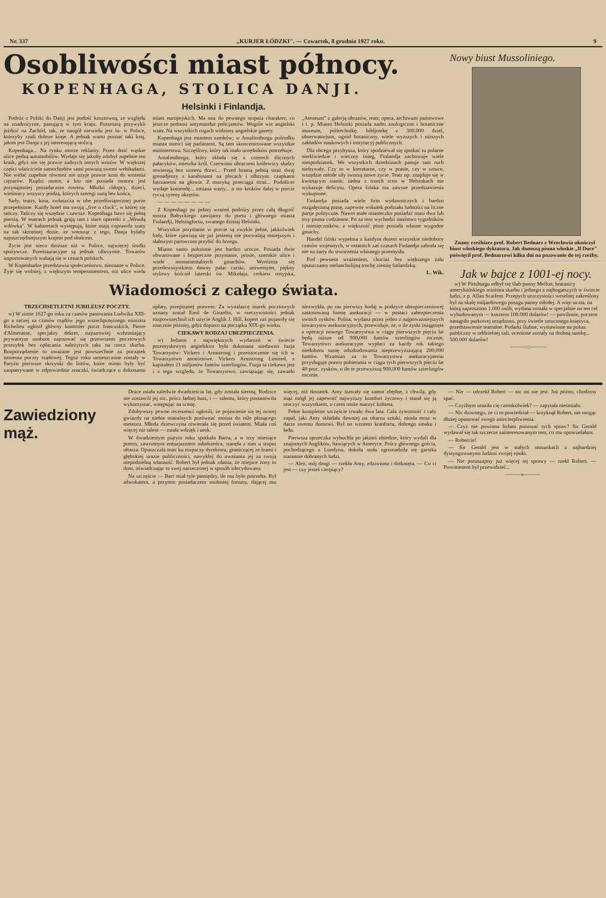Nr. 337 „KURJER ŁÓDZKI". — Czwartek, 8 grudnia 1927 roku. 9
Osobliwości miast północy.
KOPENHAGA, STOLICA DANJI.
Helsinki i Finlandja.
Podróż z Polski do Danji jest podość kosztowną, ze względu na znadrożyzne, panującą w tym kraju. Porzesztą przywykli jeździć na Zachód, tak, że naogół niewielu jest lu- w Polsce, którzyby znali dobrze kraje. A jednak warto poznać taki kraj, jakim jest Danja z jej interesującą stolicą.
Kopenhaga... Na rynku morze reklamy. Przez dość wąskie ulice pędzą automobilów. Wydaje się jakoby zdobył zupełnie ten kraik, gdyż nie się prawie żadnych innych wozów. W większej części właściciele samochodów sami powożą swemi wehikułami. Nie widać zupełnie również nie użyje prawie koni do wożenia ciężarów. Rządzi motor, a kto nie posiada motoru jest przynajmniej posiadaczem roweru. Młodzi chłopcy, dzieci, wieśniacy wszyscy jeżdżą, których szeregi suną bez końca.
Sady, teatry, kina, zwłaszcza w obe przedświątecznej porze przepełnione. Każdy hotel ma swoją „five o clock", w której się tańczy. Tańczy się wszędzie i zawsze. Kopenhaga bawi się pełną piersią. W teatrach jednak grają tam i stare operetki z „Wesołą wdówką". W kabaretach występują, które mają coprawda szaty na tak skromnej dozie, że wnosząc z tego, Danja byłaby najoszczędniejszym krajem pod słońcem.
Życie jest nieco droższe niż w Polsce, najwięcej środki spożywcze. Porestauracyjne są jednak olbrzymie. Towarów importowanych wahają się w cenach polskich.
W Kopenhadze przedstawia społeczeństwo, nieznane w Polsce. Żyje się wolniej, z większym temperamentem, niż ulice wielu miast europejskich. Ma ona do pewnego stopnia charakter, co jeszcze podnosi antymundur policjantów. Wogóle wie angielski wiatr. Na wszystkich rogach widzimy angielskie gazety.
Kopenhaga jest miastem zamków; w Amalienborgu pośrodku miasta mieści się parlament. Są tam skoncentrowane wszystkie ministerstwa. Szczęśliwy, który tak mało urzędników potrzebuje.
Amalienborgu, który składa się z czterech ślicznych pałacyków, mieszka król. Czerwono ubraczeni królewscy słudzy otwierają bez szmeru drzwi... Przed bramą pełnią straż dwaj grenadjerzy z karabinami na plecach i olbrzym. czapkami futrzanemi na głowie. Z muzyką przeciąga straż... Podoficer wydaje komendę... zmiana warty... o sto kroków dalej w porcie ryczą syreny okrętów.
— — — — — — — —
Z Kopenhagi po pełnej wrażeń podróży przez całą długość morza Bałtyckiego zawijamy do portu i głównego miasta Finlandji, Helsingforsu, zwanego dzisiaj Helsinki.
Wszystkie przystanie w porcie są zwykle pełne, jakkolwiek lody, które zjawiają się już jesienią nie pozwalają mniejszym i słabszym parowcom przybić do brzegu.
Miasto samo położone jest bardzo urocze. Posiada dwie obwarowane i bezpieczne przystanie, proste, szerokie ulice i wiele monumentalnych gmachów. Wyróżnia się przedewszystkiem dawny pałac carski, uniwersytet, piękny stylowy kościół luterski św. Mikołaja, cerkiew rosyjska, „Ateneum" z galerją obrazów, teatr, opera, archiwum państwowe i t. p. Miasto Helsinki posiada nadto zoologiczne i botaniczne muzeum, politechnikę, bibljotekę z 300.000 dziel, obserwatorjum, ogród botaniczny, wiele wyższych i niższych zakładów naukowych i instytucyj publicznych.
Dla obcego przybysza, który spodziewał się spotkać tu polarne niedźwiedzie i wieczny śnieg, Finlandja zachowuje wiele niespodzianek. We wszystkich dziedzinach panuje tam ruch niebywały. Czy to w literaturze, czy w prasie, czy w sztuce, wszędzie młode siły tworzą nowe życie. Teatr np. znajduje się w kwitnącym stanie; żadna z trzech scen w Helsinkach nie wykazuje deficytu. Opera fińska ma zawsze przedstawienia wykupione.
Finlandja posiada wiele firm wydawniczych i bardzo rozgałęzioną prasę, zapewne wskutek podziału ludności na liczne partje polityczne. Nawet małe miasteczko posiadać musi dwa lub trzy pisma codzienne. Po za tem wychodzi mnóstwo tygodników i miesięczników, a większość pism posiada własne wygodne gmachy.
Handel fiński wypełnia z każdym dniem wszystkie niedobory czasów wojennych, w ostatnich zaś czasach Finlandja zabrała się nie na żarty do stworzenia własnego przemysłu.
Pod pewnem wrażeniem, chociaż bez większego żalu opuszczamy melancholijną trochę ziemię finlandzką.
L. Wik.
Wiadomości z całego świata.
TRZECHSETLETNI JUBILEUSZ POCZTY.
w) W zimie 1627-go roku za czasów panowania Ludwika XIII-go a raczej za czasów rządów jego wszechpotężnego ministra Richelieu ogłosił główny kontroler poczt francuskich, Pierre d'Almerasse, specjalny dekret, najsurowiej wzbraniający prywatnym osobom zajmować się przewozem pocztowych przesyłek bez opłacania należytych taks na rzecz skarbu. Rozporządzenie to uważane jest powszechnie za początek istnienia poczty rządowej. Tegoż roku umieszczone zostały w Paryżu pierwsze skrzynki do listów, które mimo były być zaopatrywane w odpowiednie znaczki, świadczące o dokonaniu opłaty, przepisanej prawem. Za wynalazcę marek pocztowych uznany został Emil de Girardin, w rzeczywistości jednak rozpowszechnił ich użycie Anglik J. Hill, kopert zaś pojawiły się znacznie później, gdyż dopiero na początku XIX-go wieku.
CIEKAWY RODZAJ UBEZPIECZENIA.
w) Jednem z największych wydarzeń w świecie przemysłowym angielskim była dokonana niedawno fuzja Towarzystw: Vickers i Armstrong i przeistoczenie się ich w Towarzystwo anonimowe. Vickers Armstrong Limited, z kapitałem 21 miljonów funtów szterlingów. Fuzja ta ciekawa jest i z tego względu, że Towarzystwo, zawiązując się, zawarło niezwykła, po raz pierwszy bodaj w praktyce ubezpieczeniowej zastosowaną formę asekuracji — w postaci zabezpieczenia swoich zysków. Polisa, wydana przez jedno z najpoważniejszych towarzystw asekuracyjnych, przewiduje, że, o ile zyski osiągnięte z operacji nowego Towarzystwa w ciągu pierwszych pięciu lat będą niższe od 900,000 funtów szterlingów rocznie, Towarzystwo asekuracyjne wypłaci za każdy rok takiego niedoboru sumę odszkodowania nieprzewyższającą 200,000 funtów. Wzamian za to Towarzystwu asekuracyjnemu przysługuje prawo pobierania w ciągu tych pierwszych pięciu lat 40 proc. zysków, o ile te przewyższą 900,000 funtów szterlingów rocznie.
Nowy biust Mussoliniego.
Znany rzeźbiarz prof. Robert Bednarz z Wrocławia ukończył biust włoskiego dyktatora. Jak donoszą pisma włoskie „Il Duce" poświęcił prof. Bednarzowi kilka dni na pozowanie do tej rzeźby.
Jak w bajce z 1001-ej nocy.
w) W Pittsburgu odbył się ślub panny Mellon, bratanicy amerykańskiego ministra skarbu i jednego z najbogatszych w świecie ludzi, z p. Allan Scaifem. Przepych uroczystości weselnej zakreślony był na skalę miljardowego posagu panny młodej. A więc uczta, na którą zaproszono 1.000 osób, wydana została w specjalnie na ten cel wybudowanym — kosztem 100.000 dolarów! — pawilonie, poczem nastąpiło parkowej urządzono, przy świetle sztucznego księżyca, przedstawienie teatralne. Podarki ślubne, wystawione na pokaz publiczny w oddzielnej sali, ocenione zostały na drobną sumkę... 500.000 dolarów!
———:::———
Zawiedziony mąż.
Drace miała zaledwie dwadzieścia lat, gdy została sierotą. Rodzice nie zostawili jej nic, prócz ładnej buzi, i — talentu, który postanowiła wykorzystać, wstępując na scenę.
Zdobywszy pewne recenzenci ogłosili, że pojawienie się tej nowej gwiazdy na niebie teatralnych porównać można do ośle płonącego meteoru. Młoda dziewczyna otwierała się przed światem. Miała coś więcej niż talent — miała wdzięk i urok.
W dwudziestym piątym roku spotkała Barra, a w trzy miesiące potem, zawrotnym entuzjazmem młodzieńca, stanęła z nim u stopni ołtarza. Opuszczała teatr ku rozpaczy dyrektora, graniczącej ze łzami i głębokiej urazie publiczności, nawykłej do uważania jej za swoją niepodzielną własność. Robert był jednak zdania, że miejsce żony to dom, oświadczając to swej narzeczonej w sposób zdecydowany.
Na szczęście — Barr miał tyle pieniędzy, ile mu było potrzeba. Był adwokatem, a przytem posiadaczem osobistej fortuny, dającej mu więcej, niż dostatek. Amy stawały się zatem zbędne, z chwilą, gdy mąż mógł jej zapewnić najwyższy komfort życiowy i starał się ją otoczyć wszystkiem, o czem może marzyć kobieta.
Pełne kompletne szczęście trwało dwa lata. Cała żywotność i cały zapał, jaki Amy składała dawniej na ołtarzu sztuki, niosła teraz w darze swemu domowi. Był on wzorem komfortu, dobrego smaku i ładu.
Pierwsza sprzeczka wybuchła po jakimś obiedzie, który wydali dla znajomych Anglików, bawiących w Ameryce. Prócz głównego gościa, pochodzącego z Londynu, dokoła stołu zgromadziła się garstka starannie dobranych ludzi.
— Ależ, mój drogi — rzekła Amy, zdziwiona i dotknięta. — Co ci jest — czy jesteś cierpiący?
— Nie — odrzekł Robert — nic mi nie jest. Już późno, chodźmy spać.
— Czyżbym uraziła cię czemkolwiek? — zapytała nieśmiało.
— Nic dziwnego, że ci to powiedział — krzyknął Robert, nie mogąc dłużej opanować swego zniecierpliwienia.
— Czyż nie powinna byłam poruszać tych spraw? Sir Gerald wydawał się tak szczerze zainteresowanym tem, co mu opowiadałam.
— Robercie!
— Sir Gerald jest w stałych stosunkach z najbardziej dystyngowanymi ludźmi swojej epoki.
— Nie poruszajmy już więcej tej sprawy — rzekł Robert. — Powinienem był przewidzieć...
———x———